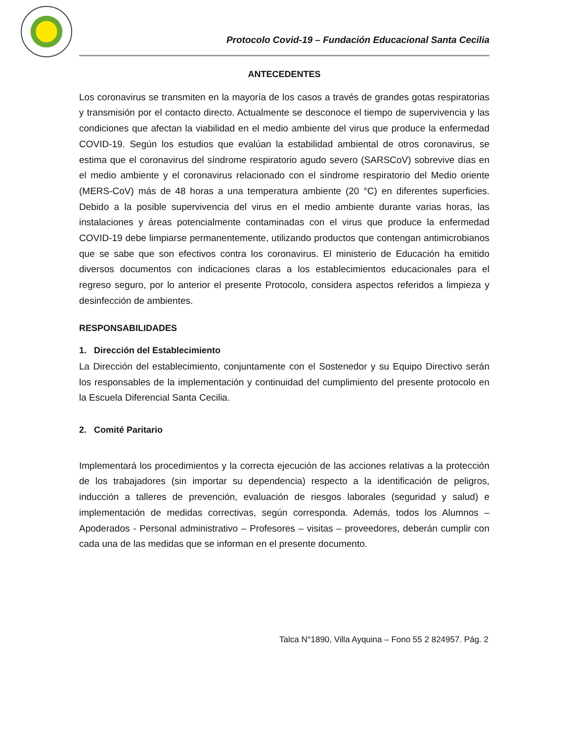Protocolo Covid-19 – Fundación Educacional Santa Cecilia
ANTECEDENTES
Los coronavirus se transmiten en la mayoría de los casos a través de grandes gotas respiratorias y transmisión por el contacto directo. Actualmente se desconoce el tiempo de supervivencia y las condiciones que afectan la viabilidad en el medio ambiente del virus que produce la enfermedad COVID-19. Según los estudios que evalúan la estabilidad ambiental de otros coronavirus, se estima que el coronavirus del síndrome respiratorio agudo severo (SARSCoV) sobrevive días en el medio ambiente y el coronavirus relacionado con el síndrome respiratorio del Medio oriente (MERS-CoV) más de 48 horas a una temperatura ambiente (20 °C) en diferentes superficies. Debido a la posible supervivencia del virus en el medio ambiente durante varias horas, las instalaciones y áreas potencialmente contaminadas con el virus que produce la enfermedad COVID-19 debe limpiarse permanentemente, utilizando productos que contengan antimicrobianos que se sabe que son efectivos contra los coronavirus. El ministerio de Educación ha emitido diversos documentos con indicaciones claras a los establecimientos educacionales para el regreso seguro, por lo anterior el presente Protocolo, considera aspectos referidos a limpieza y desinfección de ambientes.
RESPONSABILIDADES
1. Dirección del Establecimiento
La Dirección del establecimiento, conjuntamente con el Sostenedor y su Equipo Directivo serán los responsables de la implementación y continuidad del cumplimiento del presente protocolo en la Escuela Diferencial Santa Cecilia.
2. Comité Paritario
Implementará los procedimientos y la correcta ejecución de las acciones relativas a la protección de los trabajadores (sin importar su dependencia) respecto a la identificación de peligros, inducción a talleres de prevención, evaluación de riesgos laborales (seguridad y salud) e implementación de medidas correctivas, según corresponda. Además, todos los Alumnos – Apoderados - Personal administrativo – Profesores – visitas – proveedores, deberán cumplir con cada una de las medidas que se informan en el presente documento.
Talca N°1890, Villa Ayquina – Fono 55 2 824957. Pág. 2